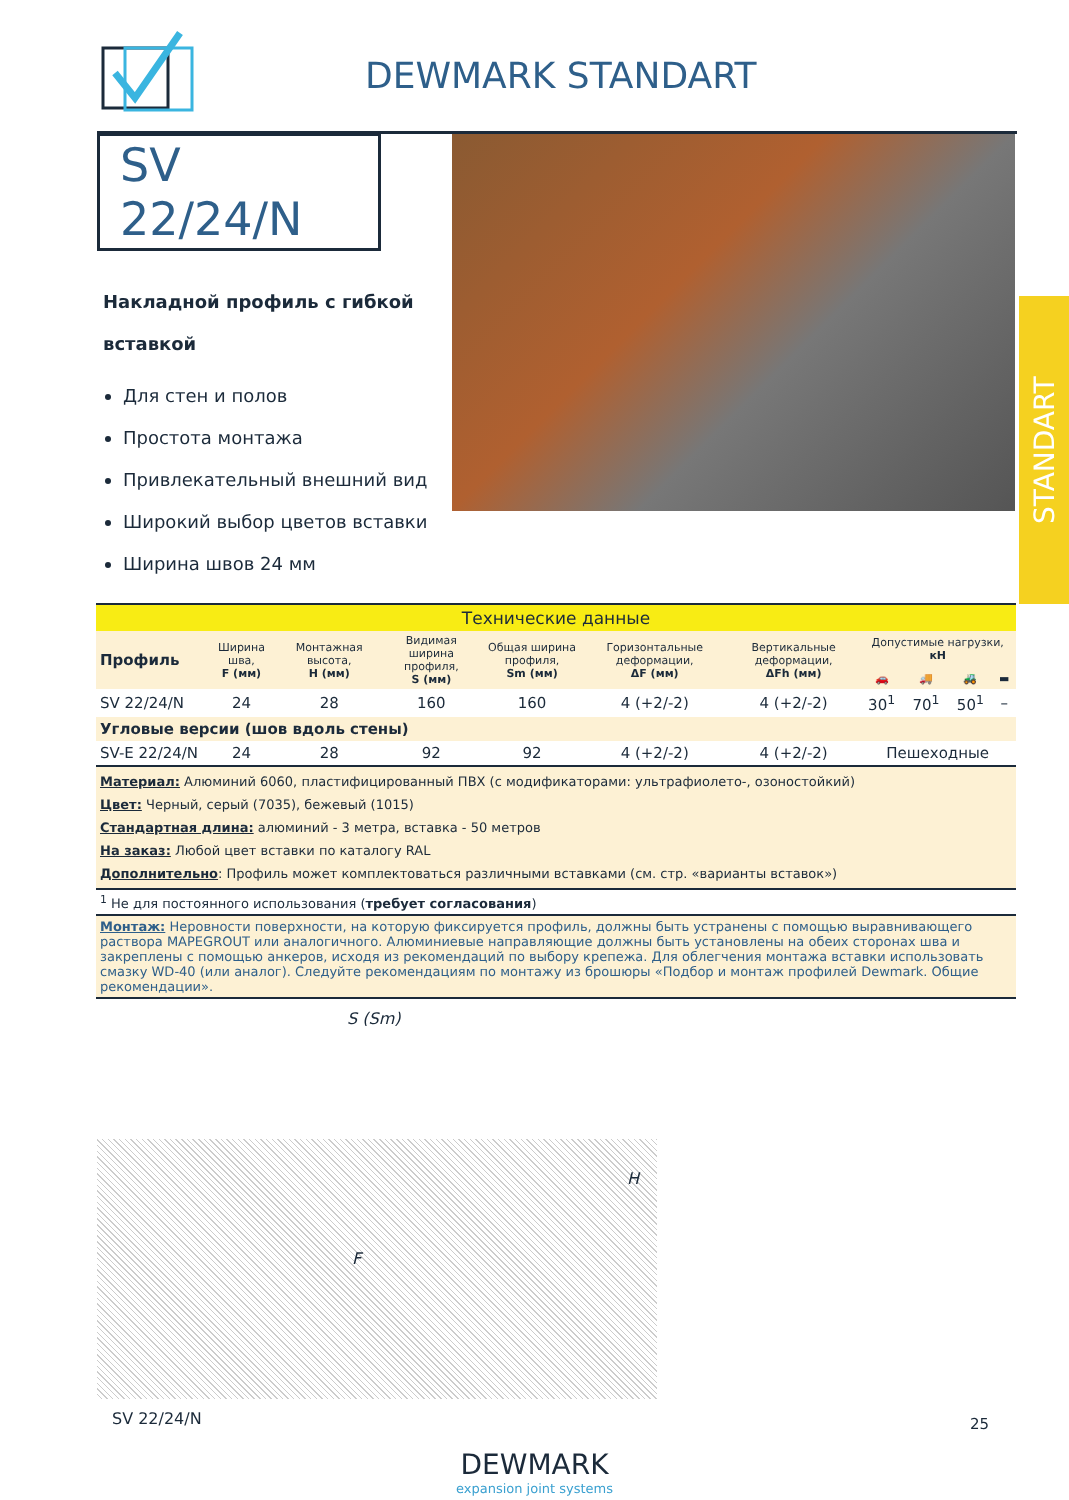DEWMARK STANDART
SV 22/24/N
Накладной профиль с гибкой вставкой
Для стен и полов
Простота монтажа
Привлекательный внешний вид
Широкий выбор цветов вставки
Ширина швов 24 мм
STANDART
| Технические данные | | | | | | | | | | |
| --- | --- | --- | --- | --- | --- | --- | --- | --- | --- | --- |
| Профиль | Ширина шва, F (мм) | Монтажная высота, H (мм) | Видимая ширина профиля, S (мм) | Общая ширина профиля, Sm (мм) | Горизонтальные деформации, ΔF (мм) | Вертикальные деформации, ΔFh (мм) | Допустимые нагрузки, кН | | | |
| | | | | | | | 🚗 | 🚚 | 🚜 | ▬ |
| SV 22/24/N | 24 | 28 | 160 | 160 | 4 (+2/-2) | 4 (+2/-2) | 30<sup>1</sup> | 70<sup>1</sup> | 50<sup>1</sup> | – |
| Угловые версии (шов вдоль стены) | | | | | | | | | | |
| SV-E 22/24/N | 24 | 28 | 92 | 92 | 4 (+2/-2) | 4 (+2/-2) | Пешеходные | | | |
| Материал: Алюминий 6060, пластифицированный ПВХ (с модификаторами: ультрафиолето-, озоностойкий) Цвет: Черный, серый (7035), бежевый (1015) Стандартная длина: алюминий - 3 метра, вставка - 50 метров На заказ: Любой цвет вставки по каталогу RAL Дополнительно : Профиль может комплектоваться различными вставками (см. стр. «варианты вставок») | | | | | | | | | | |
| <sup>1</sup> Не для постоянного использования ( требует согласования ) | | | | | | | | | | |
| Монтаж: Неровности поверхности, на которую фиксируется профиль, должны быть устранены с помощью выравнивающего раствора MAPEGROUT или аналогичного. Алюминиевые направляющие должны быть установлены на обеих сторонах шва и закреплены с помощью анкеров, исходя из рекомендаций по выбору крепежа. Для облегчения монтажа вставки использовать смазку WD-40 (или аналог). Следуйте рекомендациям по монтажу из брошюры «Подбор и монтаж профилей Dewmark. Общие рекомендации». | | | | | | | | | | |
S (Sm)
F
H
SV 22/24/N
DEWMARK
expansion joint systems
25